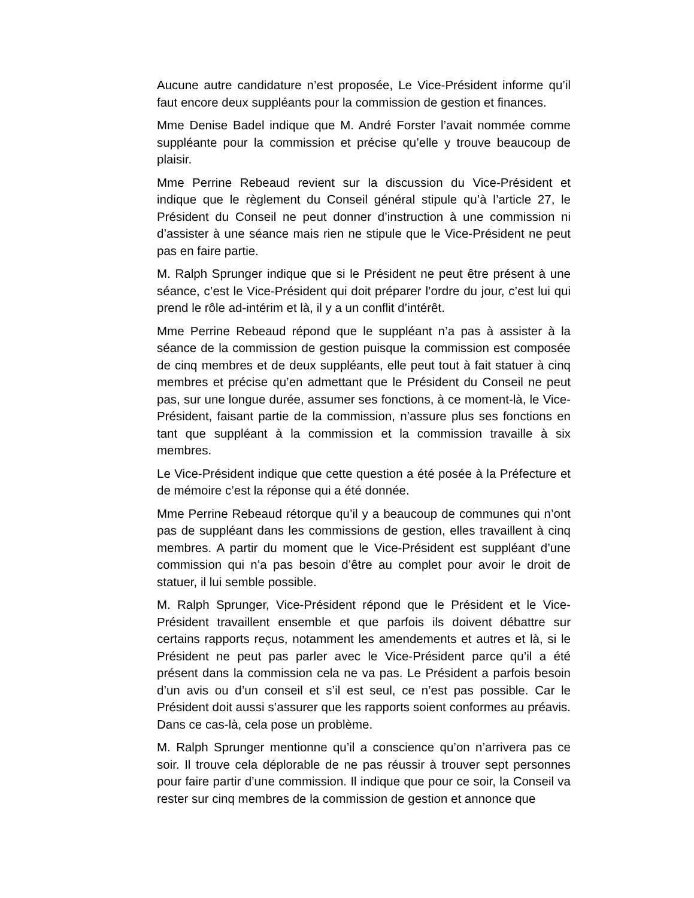Aucune autre candidature n’est proposée, Le Vice-Président informe qu’il faut encore deux suppléants pour la commission de gestion et finances.
Mme Denise Badel indique que M. André Forster l’avait nommée comme suppléante pour la commission et précise qu’elle y trouve beaucoup de plaisir.
Mme Perrine Rebeaud revient sur la discussion du Vice-Président et indique que le règlement du Conseil général stipule qu’à l’article 27, le Président du Conseil ne peut donner d’instruction à une commission ni d’assister à une séance mais rien ne stipule que le Vice-Président ne peut pas en faire partie.
M. Ralph Sprunger indique que si le Président ne peut être présent à une séance, c’est le Vice-Président qui doit préparer l’ordre du jour, c’est lui qui prend le rôle ad-intérim et là, il y a un conflit d’intérêt.
Mme Perrine Rebeaud répond que le suppléant n’a pas à assister à la séance de la commission de gestion puisque la commission est composée de cinq membres et de deux suppléants, elle peut tout à fait statuer à cinq membres et précise qu’en admettant que le Président du Conseil ne peut pas, sur une longue durée, assumer ses fonctions, à ce moment-là, le Vice-Président, faisant partie de la commission, n’assure plus ses fonctions en tant que suppléant à la commission et la commission travaille à six membres.
Le Vice-Président indique que cette question a été posée à la Préfecture et de mémoire c’est la réponse qui a été donnée.
Mme Perrine Rebeaud rétorque qu’il y a beaucoup de communes qui n’ont pas de suppléant dans les commissions de gestion, elles travaillent à cinq membres. A partir du moment que le Vice-Président est suppléant d’une commission qui n’a pas besoin d’être au complet pour avoir le droit de statuer, il lui semble possible.
M. Ralph Sprunger, Vice-Président répond que le Président et le Vice-Président travaillent ensemble et que parfois ils doivent débattre sur certains rapports reçus, notamment les amendements et autres et là, si le Président ne peut pas parler avec le Vice-Président parce qu’il a été présent dans la commission cela ne va pas. Le Président a parfois besoin d’un avis ou d’un conseil et s’il est seul, ce n’est pas possible. Car le Président doit aussi s’assurer que les rapports soient conformes au préavis. Dans ce cas-là, cela pose un problème.
M. Ralph Sprunger mentionne qu’il a conscience qu’on n’arrivera pas ce soir. Il trouve cela déplorable de ne pas réussir à trouver sept personnes pour faire partir d’une commission. Il indique que pour ce soir, la Conseil va rester sur cinq membres de la commission de gestion et annonce que